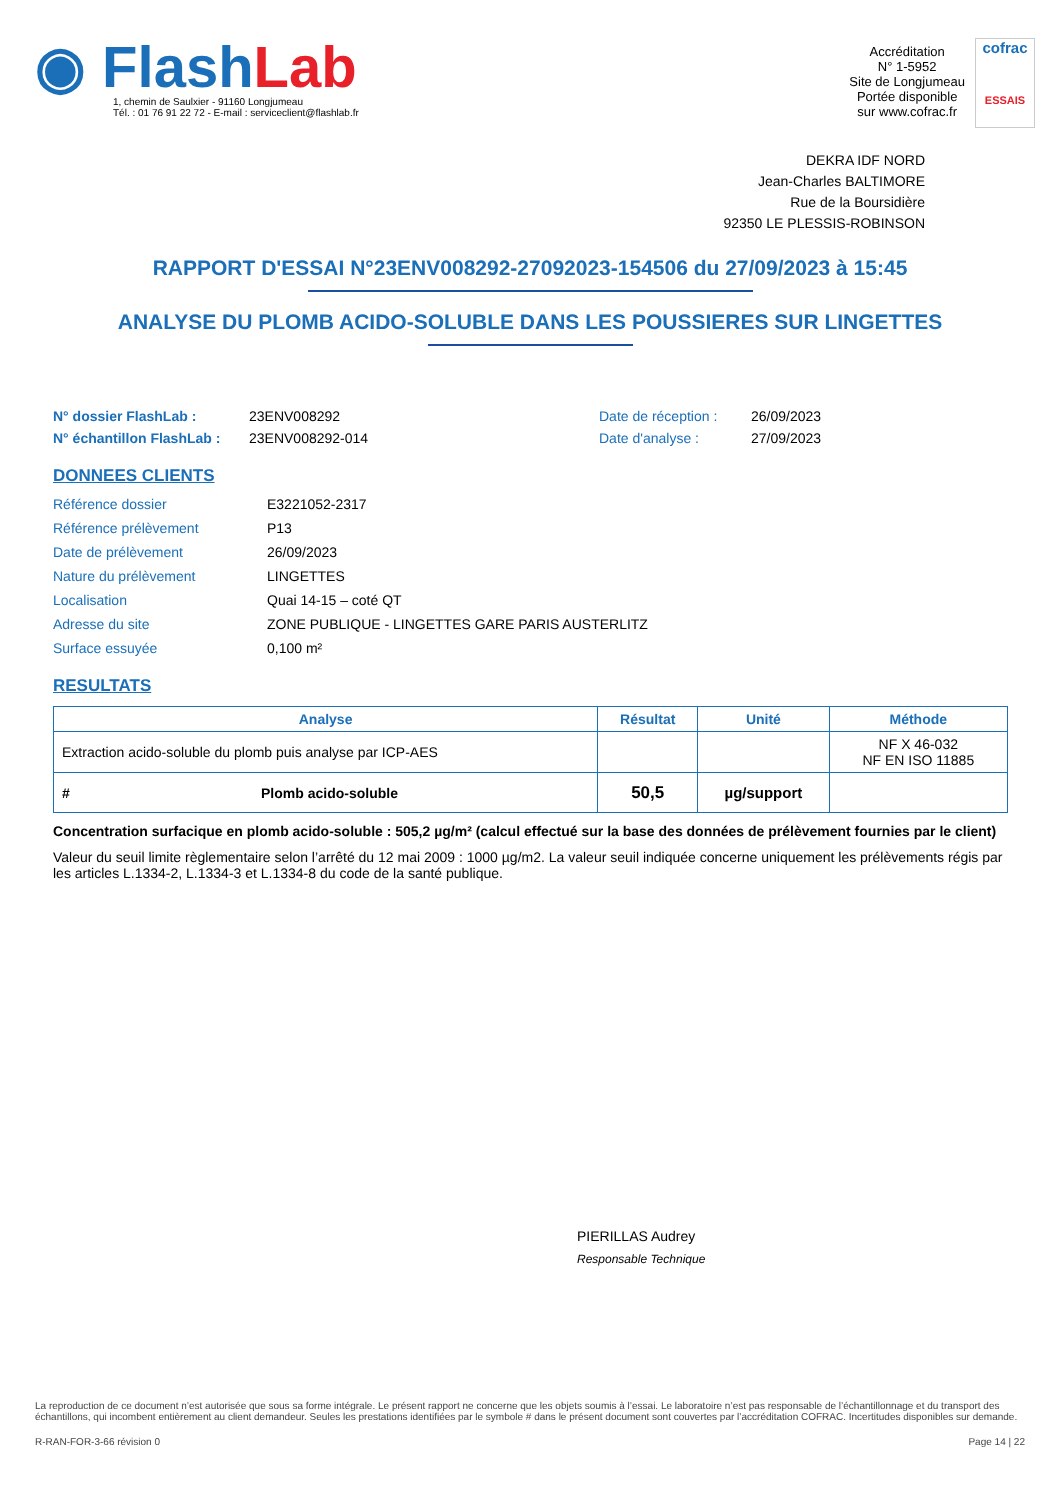◉ Flash Lab
1, chemin de Saulxier - 91160 Longjumeau
Tél. : 01 76 91 22 72 - E-mail : serviceclient@flashlab.fr
Accréditation
N° 1-5952
Site de Longjumeau
Portée disponible
sur www.cofrac.fr
cofrac
ESSAIS
DEKRA IDF NORD
Jean-Charles BALTIMORE
Rue de la Boursidière
92350 LE PLESSIS-ROBINSON
RAPPORT D'ESSAI N°23ENV008292-27092023-154506 du 27/09/2023 à 15:45
ANALYSE DU PLOMB ACIDO-SOLUBLE DANS LES POUSSIERES SUR LINGETTES
N° dossier FlashLab : 23ENV008292 Date de réception : 26/09/2023 N° échantillon FlashLab : 23ENV008292-014 Date d'analyse : 27/09/2023
DONNEES CLIENTS
Référence dossier E3221052-2317 Référence prélèvement P13 Date de prélèvement 26/09/2023 Nature du prélèvement LINGETTES Localisation Quai 14-15 – coté QT Adresse du site ZONE PUBLIQUE - LINGETTES GARE PARIS AUSTERLITZ Surface essuyée 0,100 m²
RESULTATS
| Analyse | Résultat | Unité | Méthode |
| --- | --- | --- | --- |
| Extraction acido-soluble du plomb puis analyse par ICP-AES | | | NF X 46-032 NF EN ISO 11885 |
| # Plomb acido-soluble | 50,5 | µg/support | |
Concentration surfacique en plomb acido-soluble : 505,2 µg/m² (calcul effectué sur la base des données de prélèvement fournies par le client)
Valeur du seuil limite règlementaire selon l’arrêté du 12 mai 2009 : 1000 µg/m2. La valeur seuil indiquée concerne uniquement les prélèvements régis par les articles L.1334-2, L.1334-3 et L.1334-8 du code de la santé publique.
PIERILLAS Audrey
Responsable Technique
La reproduction de ce document n’est autorisée que sous sa forme intégrale. Le présent rapport ne concerne que les objets soumis à l’essai. Le laboratoire n’est pas responsable de l’échantillonnage et du transport des échantillons, qui incombent entièrement au client demandeur. Seules les prestations identifiées par le symbole # dans le présent document sont couvertes par l’accréditation COFRAC. Incertitudes disponibles sur demande.
R-RAN-FOR-3-66 révision 0 Page 14 | 22